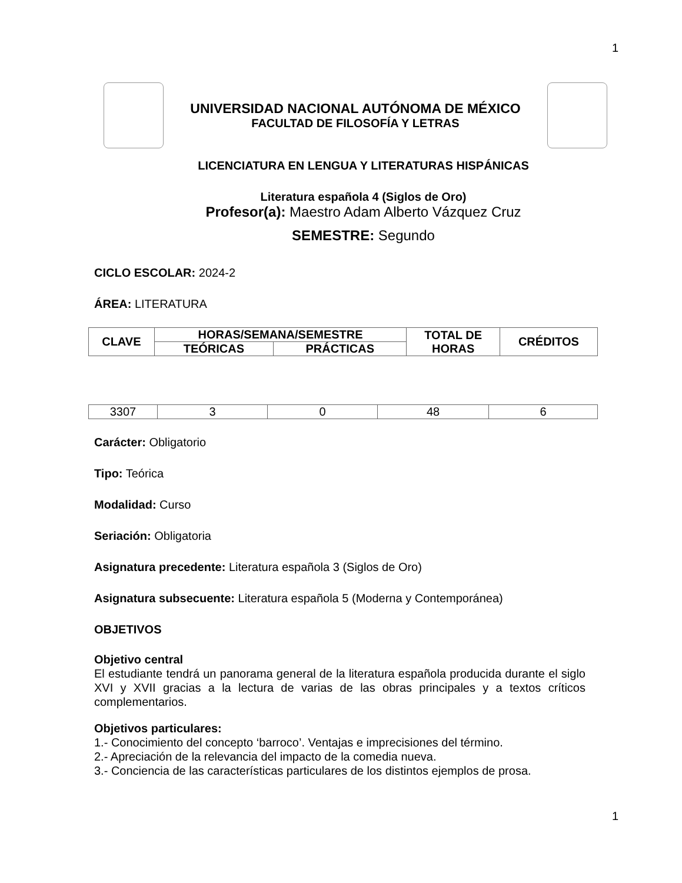1
UNIVERSIDAD NACIONAL AUTÓNOMA DE MÉXICO
FACULTAD DE FILOSOFÍA Y LETRAS
LICENCIATURA EN LENGUA Y LITERATURAS HISPÁNICAS
Literatura española 4 (Siglos de Oro)
Profesor(a): Maestro Adam Alberto Vázquez Cruz
SEMESTRE: Segundo
CICLO ESCOLAR: 2024-2
ÁREA: LITERATURA
| CLAVE | HORAS/SEMANA/SEMESTRE | | TOTAL DE HORAS | CRÉDITOS |
| --- | --- | --- | --- | --- |
| | TEÓRICAS | PRÁCTICAS | | |
| 3307 | 3 | 0 | 48 | 6 |
Carácter: Obligatorio
Tipo: Teórica
Modalidad: Curso
Seriación: Obligatoria
Asignatura precedente: Literatura española 3 (Siglos de Oro)
Asignatura subsecuente: Literatura española 5 (Moderna y Contemporánea)
OBJETIVOS
Objetivo central
El estudiante tendrá un panorama general de la literatura española producida durante el siglo XVI y XVII gracias a la lectura de varias de las obras principales y a textos críticos complementarios.
Objetivos particulares:
1.- Conocimiento del concepto ‘barroco’. Ventajas e imprecisiones del término.
2.- Apreciación de la relevancia del impacto de la comedia nueva.
3.- Conciencia de las características particulares de los distintos ejemplos de prosa.
1